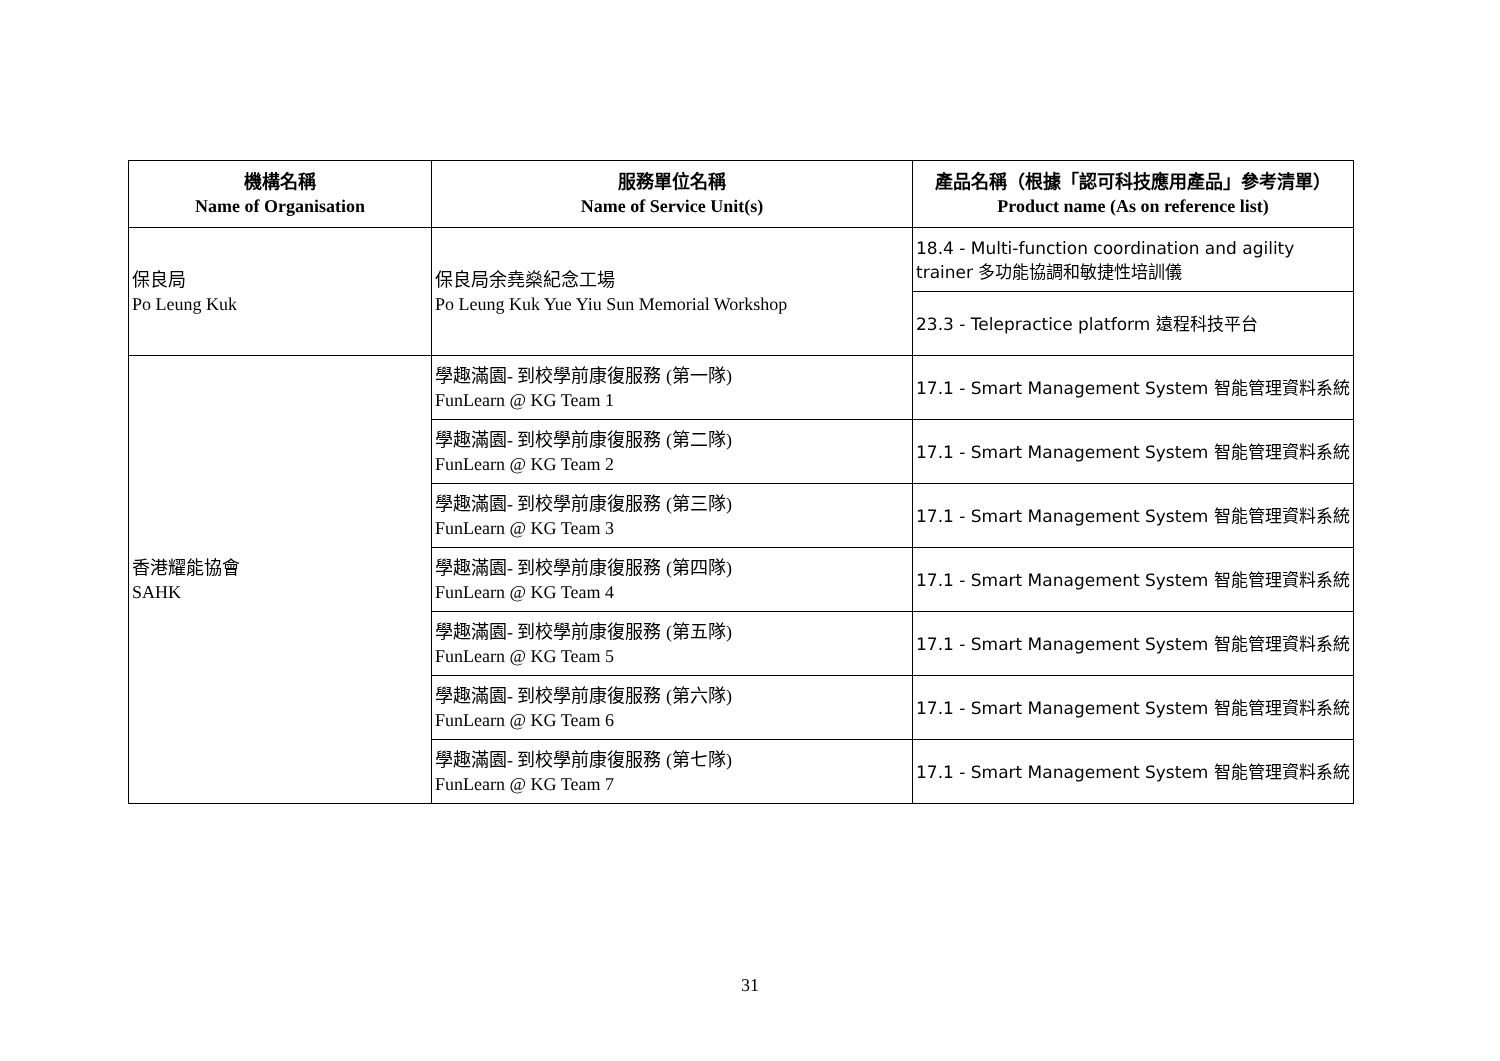| 機構名稱 Name of Organisation | 服務單位名稱 Name of Service Unit(s) | 產品名稱（根據「認可科技應用產品」參考清單） Product name (As on reference list) |
| --- | --- | --- |
| 保良局 Po Leung Kuk | 保良局余堯燊紀念工場 Po Leung Kuk Yue Yiu Sun Memorial Workshop | 18.4 - Multi-function coordination and agility trainer 多功能協調和敏捷性培訓儀 |
| | | 23.3 - Telepractice platform 遠程科技平台 |
| 香港耀能協會 SAHK | 學趣滿園- 到校學前康復服務 (第一隊) FunLearn @ KG Team 1 | 17.1 - Smart Management System 智能管理資料系統 |
| | 學趣滿園- 到校學前康復服務 (第二隊) FunLearn @ KG Team 2 | 17.1 - Smart Management System 智能管理資料系統 |
| | 學趣滿園- 到校學前康復服務 (第三隊) FunLearn @ KG Team 3 | 17.1 - Smart Management System 智能管理資料系統 |
| | 學趣滿園- 到校學前康復服務 (第四隊) FunLearn @ KG Team 4 | 17.1 - Smart Management System 智能管理資料系統 |
| | 學趣滿園- 到校學前康復服務 (第五隊) FunLearn @ KG Team 5 | 17.1 - Smart Management System 智能管理資料系統 |
| | 學趣滿園- 到校學前康復服務 (第六隊) FunLearn @ KG Team 6 | 17.1 - Smart Management System 智能管理資料系統 |
| | 學趣滿園- 到校學前康復服務 (第七隊) FunLearn @ KG Team 7 | 17.1 - Smart Management System 智能管理資料系統 |
31